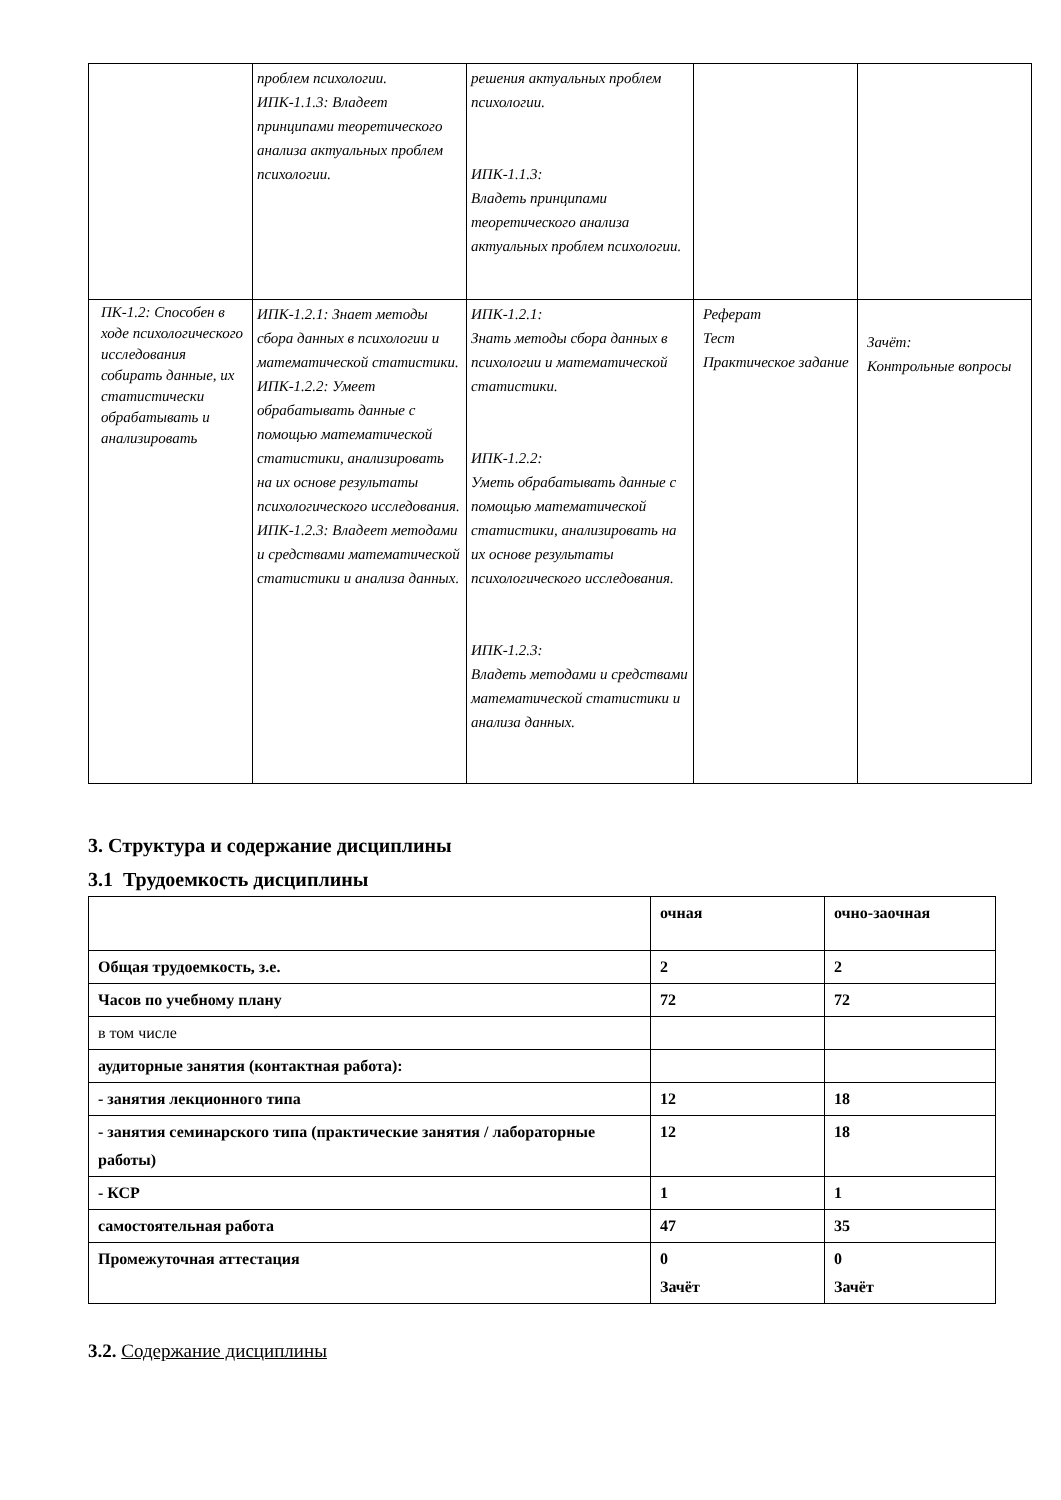| | проблем психологии. ИПК-1.1.3: Владеет принципами теоретического анализа актуальных проблем психологии. | решения актуальных проблем психологии. ИПК-1.1.3: Владеть принципами теоретического анализа актуальных проблем психологии. | | |
| ПК-1.2: Способен в ходе психологического исследования собирать данные, их статистически обрабатывать и анализировать | ИПК-1.2.1: Знает методы сбора данных в психологии и математической статистики. ИПК-1.2.2: Умеет обрабатывать данные с помощью математической статистики, анализировать на их основе результаты психологического исследования. ИПК-1.2.3: Владеет методами и средствами математической статистики и анализа данных. | ИПК-1.2.1: Знать методы сбора данных в психологии и математической статистики. ИПК-1.2.2: Уметь обрабатывать данные с помощью математической статистики, анализировать на их основе результаты психологического исследования. ИПК-1.2.3: Владеть методами и средствами математической статистики и анализа данных. | Реферат Тест Практическое задание | Зачёт: Контрольные вопросы |
3. Структура и содержание дисциплины
3.1 Трудоемкость дисциплины
| | очная | очно-заочная |
| Общая трудоемкость, з.е. | 2 | 2 |
| Часов по учебному плану | 72 | 72 |
| в том числе | | |
| аудиторные занятия (контактная работа): | | |
| - занятия лекционного типа | 12 | 18 |
| - занятия семинарского типа (практические занятия / лабораторные работы) | 12 | 18 |
| - КСР | 1 | 1 |
| самостоятельная работа | 47 | 35 |
| Промежуточная аттестация | 0 Зачёт | 0 Зачёт |
3.2. Содержание дисциплины